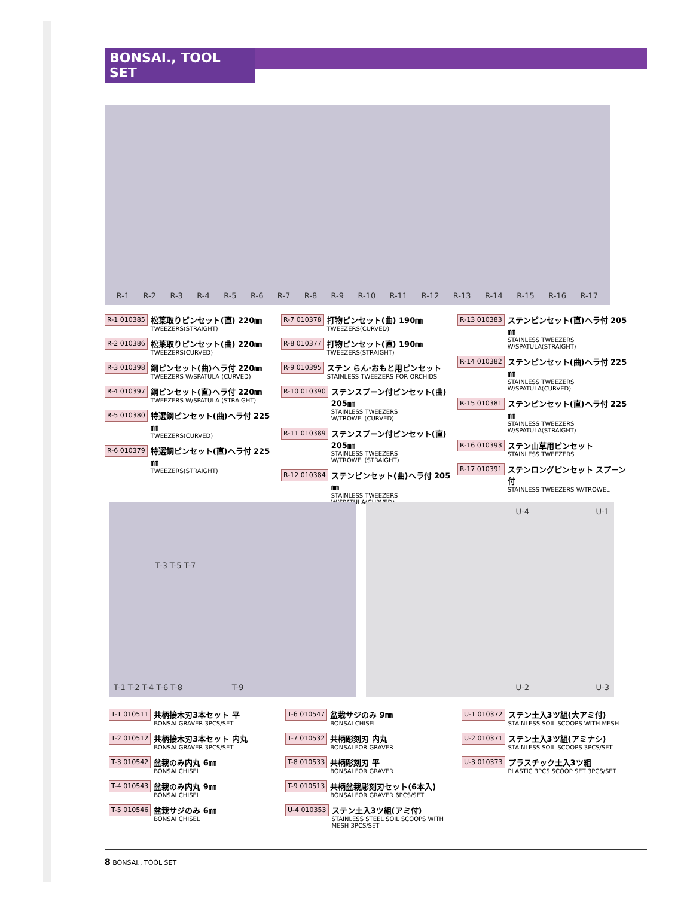BONSAI., TOOL SET
R-1 R-2 R-3 R-4 R-5 R-6 R-7 R-8 R-9 R-10 R-11 R-12 R-13 R-14 R-15 R-16 R-17
R-1 010385
松葉取りピンセット(直) 220㎜
TWEEZERS(STRAIGHT)
R-2 010386
松葉取りピンセット(曲) 220㎜
TWEEZERS(CURVED)
R-3 010398
鋼ピンセット(曲)ヘラ付 220㎜
TWEEZERS W/SPATULA (CURVED)
R-4 010397
鋼ピンセット(直)ヘラ付 220㎜
TWEEZERS W/SPATULA (STRAIGHT)
R-5 010380
特選鋼ピンセット(曲)ヘラ付 225㎜
TWEEZERS(CURVED)
R-6 010379
特選鋼ピンセット(直)ヘラ付 225㎜
TWEEZERS(STRAIGHT)
R-7 010378
打物ピンセット(曲) 190㎜
TWEEZERS(CURVED)
R-8 010377
打物ピンセット(直) 190㎜
TWEEZERS(STRAIGHT)
R-9 010395
ステン らん·おもと用ピンセット
STAINLESS TWEEZERS FOR ORCHIDS
R-10 010390
ステンスプーン付ピンセット(曲) 205㎜
STAINLESS TWEEZERS W/TROWEL(CURVED)
R-11 010389
ステンスプーン付ピンセット(直) 205㎜
STAINLESS TWEEZERS W/TROWEL(STRAIGHT)
R-12 010384
ステンピンセット(曲)ヘラ付 205㎜
STAINLESS TWEEZERS W/SPATULA(CURVED)
R-13 010383
ステンピンセット(直)ヘラ付 205㎜
STAINLESS TWEEZERS W/SPATULA(STRAIGHT)
R-14 010382
ステンピンセット(曲)ヘラ付 225㎜
STAINLESS TWEEZERS W/SPATULA(CURVED)
R-15 010381
ステンピンセット(直)ヘラ付 225㎜
STAINLESS TWEEZERS W/SPATULA(STRAIGHT)
R-16 010393
ステン山草用ピンセット
STAINLESS TWEEZERS
R-17 010391
ステンロングピンセット スプーン付
STAINLESS TWEEZERS W/TROWEL
T-3 T-5 T-7
T-1 T-2 T-4 T-6 T-8 T-9
U-4 U-1
U-2 U-3
T-1 010511
共柄接木刃3本セット 平
BONSAI GRAVER 3PCS/SET
T-2 010512
共柄接木刃3本セット 内丸
BONSAI GRAVER 3PCS/SET
T-3 010542
盆栽のみ内丸 6㎜
BONSAI CHISEL
T-4 010543
盆栽のみ内丸 9㎜
BONSAI CHISEL
T-5 010546
盆栽サジのみ 6㎜
BONSAI CHISEL
T-6 010547
盆栽サジのみ 9㎜
BONSAI CHISEL
T-7 010532
共柄彫刻刃 内丸
BONSAI FOR GRAVER
T-8 010533
共柄彫刻刃 平
BONSAI FOR GRAVER
T-9 010513
共柄盆栽彫刻刃セット(6本入)
BONSAI FOR GRAVER 6PCS/SET
U-4 010353
ステン土入3ツ組(アミ付)
STAINLESS STEEL SOIL SCOOPS WITH MESH 3PCS/SET
U-1 010372
ステン土入3ツ組(大アミ付)
STAINLESS SOIL SCOOPS WITH MESH
U-2 010371
ステン土入3ツ組(アミナシ)
STAINLESS SOIL SCOOPS 3PCS/SET
U-3 010373
プラスチック土入3ツ組
PLASTIC 3PCS SCOOP SET 3PCS/SET
8 BONSAI., TOOL SET